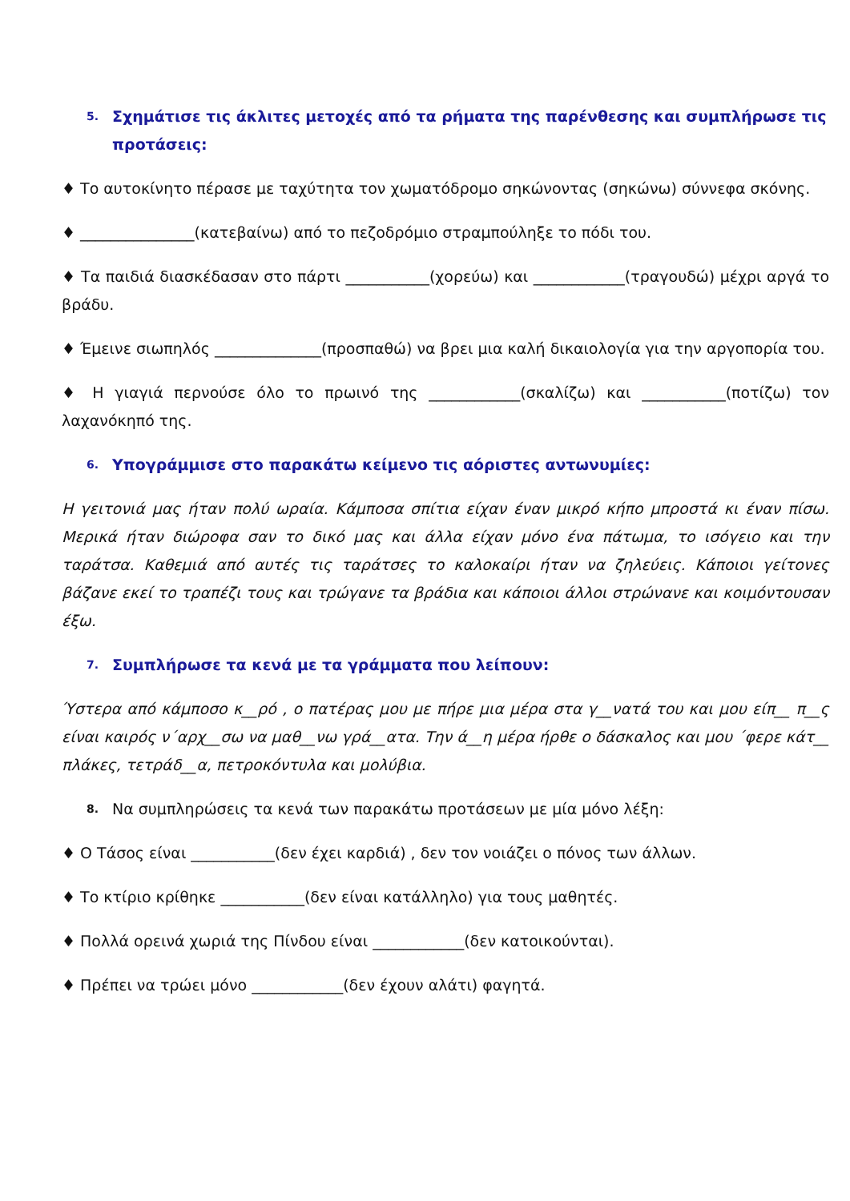5. Σχημάτισε τις άκλιτες μετοχές από τα ρήματα της παρένθεσης και συμπλήρωσε τις προτάσεις:
♦ Το αυτοκίνητο πέρασε με ταχύτητα τον χωματόδρομο σηκώνοντας (σηκώνω) σύννεφα σκόνης.
♦ _______________(κατεβαίνω) από το πεζοδρόμιο στραμπούληξε το πόδι του.
♦ Τα παιδιά διασκέδασαν στο πάρτι ___________(χορεύω) και ____________(τραγουδώ) μέχρι αργά το βράδυ.
♦ Έμεινε σιωπηλός ______________(προσπαθώ) να βρει μια καλή δικαιολογία για την αργοπορία του.
♦ Η γιαγιά περνούσε όλο το πρωινό της ____________(σκαλίζω) και ___________(ποτίζω) τον λαχανόκηπό της.
6. Υπογράμμισε στο παρακάτω κείμενο τις αόριστες αντωνυμίες:
Η γειτονιά μας ήταν πολύ ωραία. Κάμποσα σπίτια είχαν έναν μικρό κήπο μπροστά κι έναν πίσω. Μερικά ήταν διώροφα σαν το δικό μας και άλλα είχαν μόνο ένα πάτωμα, το ισόγειο και την ταράτσα. Καθεμιά από αυτές τις ταράτσες το καλοκαίρι ήταν να ζηλεύεις. Κάποιοι γείτονες βάζανε εκεί το τραπέζι τους και τρώγανε τα βράδια και κάποιοι άλλοι στρώνανε και κοιμόντουσαν έξω.
7. Συμπλήρωσε τα κενά με τα γράμματα που λείπουν:
Ύστερα από κάμποσο κ__ρό , ο πατέρας μου με πήρε μια μέρα στα γ__νατά του και μου είπ__ π__ς είναι καιρός ν΄αρχ__σω να μαθ__νω γρά__ατα. Την ά__η μέρα ήρθε ο δάσκαλος και μου ΄φερε κάτ__ πλάκες, τετράδ__α, πετροκόντυλα και μολύβια.
8. Να συμπληρώσεις τα κενά των παρακάτω προτάσεων με μία μόνο λέξη:
♦ Ο Τάσος είναι ___________(δεν έχει καρδιά) , δεν τον νοιάζει ο πόνος των άλλων.
♦ Το κτίριο κρίθηκε ___________(δεν είναι κατάλληλο) για τους μαθητές.
♦ Πολλά ορεινά χωριά της Πίνδου είναι ____________(δεν κατοικούνται).
♦ Πρέπει να τρώει μόνο ____________(δεν έχουν αλάτι) φαγητά.